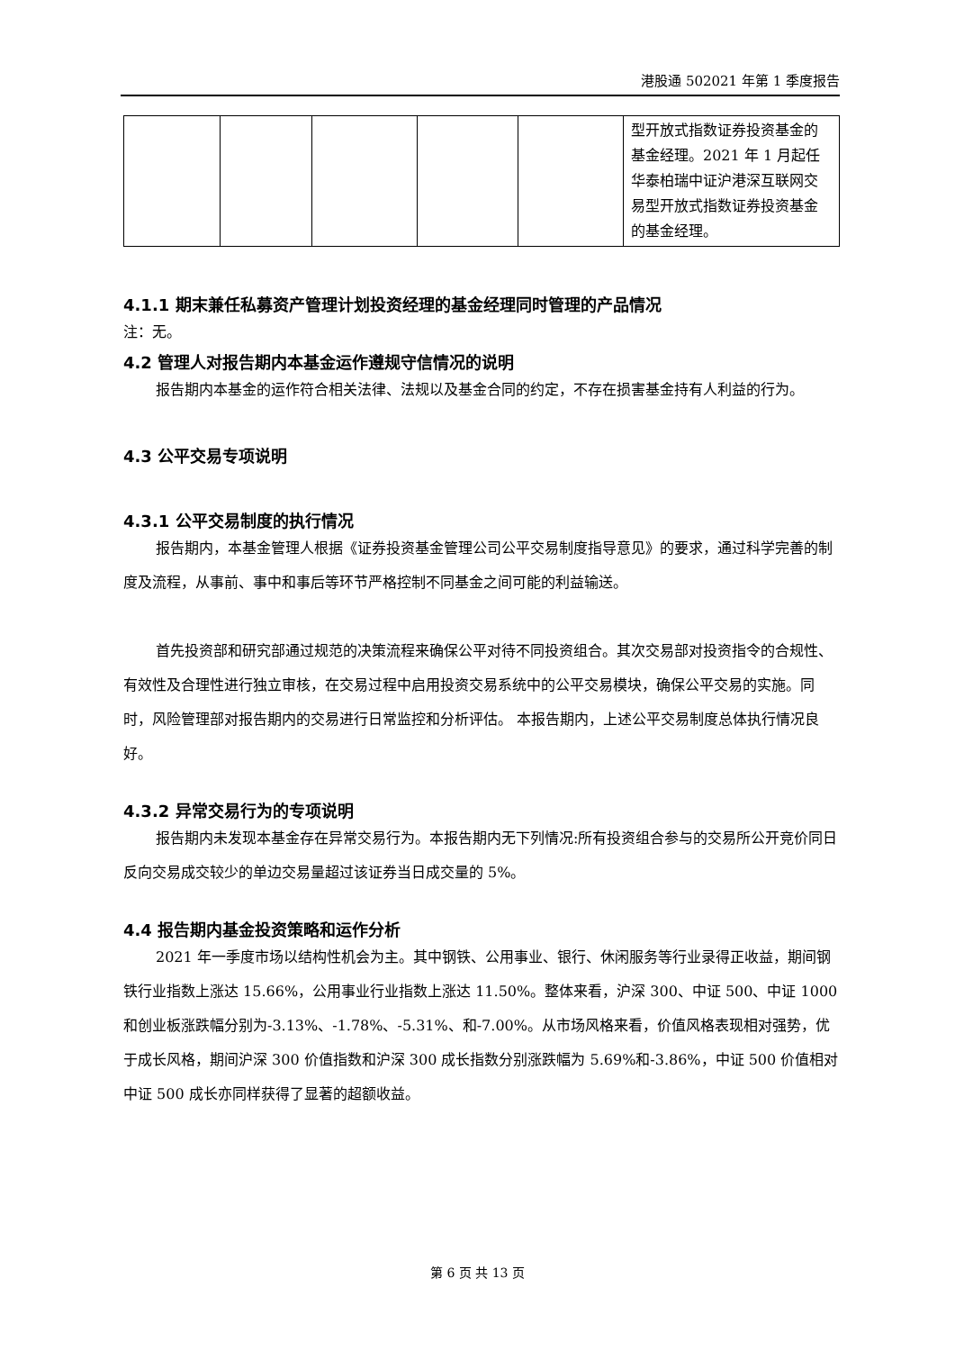港股通 502021 年第 1 季度报告
| | | | | | 型开放式指数证券投资基金的基金经理。2021 年 1 月起任华泰柏瑞中证沪港深互联网交易型开放式指数证券投资基金的基金经理。 |
4.1.1 期末兼任私募资产管理计划投资经理的基金经理同时管理的产品情况
注：无。
4.2 管理人对报告期内本基金运作遵规守信情况的说明
报告期内本基金的运作符合相关法律、法规以及基金合同的约定，不存在损害基金持有人利益的行为。
4.3 公平交易专项说明
4.3.1 公平交易制度的执行情况
报告期内，本基金管理人根据《证券投资基金管理公司公平交易制度指导意见》的要求，通过科学完善的制度及流程，从事前、事中和事后等环节严格控制不同基金之间可能的利益输送。
首先投资部和研究部通过规范的决策流程来确保公平对待不同投资组合。其次交易部对投资指令的合规性、有效性及合理性进行独立审核，在交易过程中启用投资交易系统中的公平交易模块，确保公平交易的实施。同时，风险管理部对报告期内的交易进行日常监控和分析评估。 本报告期内，上述公平交易制度总体执行情况良好。
4.3.2 异常交易行为的专项说明
报告期内未发现本基金存在异常交易行为。本报告期内无下列情况:所有投资组合参与的交易所公开竞价同日反向交易成交较少的单边交易量超过该证券当日成交量的 5%。
4.4 报告期内基金投资策略和运作分析
2021 年一季度市场以结构性机会为主。其中钢铁、公用事业、银行、休闲服务等行业录得正收益，期间钢铁行业指数上涨达 15.66%，公用事业行业指数上涨达 11.50%。整体来看，沪深 300、中证 500、中证 1000 和创业板涨跌幅分别为-3.13%、-1.78%、-5.31%、和-7.00%。从市场风格来看，价值风格表现相对强势，优于成长风格，期间沪深 300 价值指数和沪深 300 成长指数分别涨跌幅为 5.69%和-3.86%，中证 500 价值相对中证 500 成长亦同样获得了显著的超额收益。
第 6 页 共 13 页